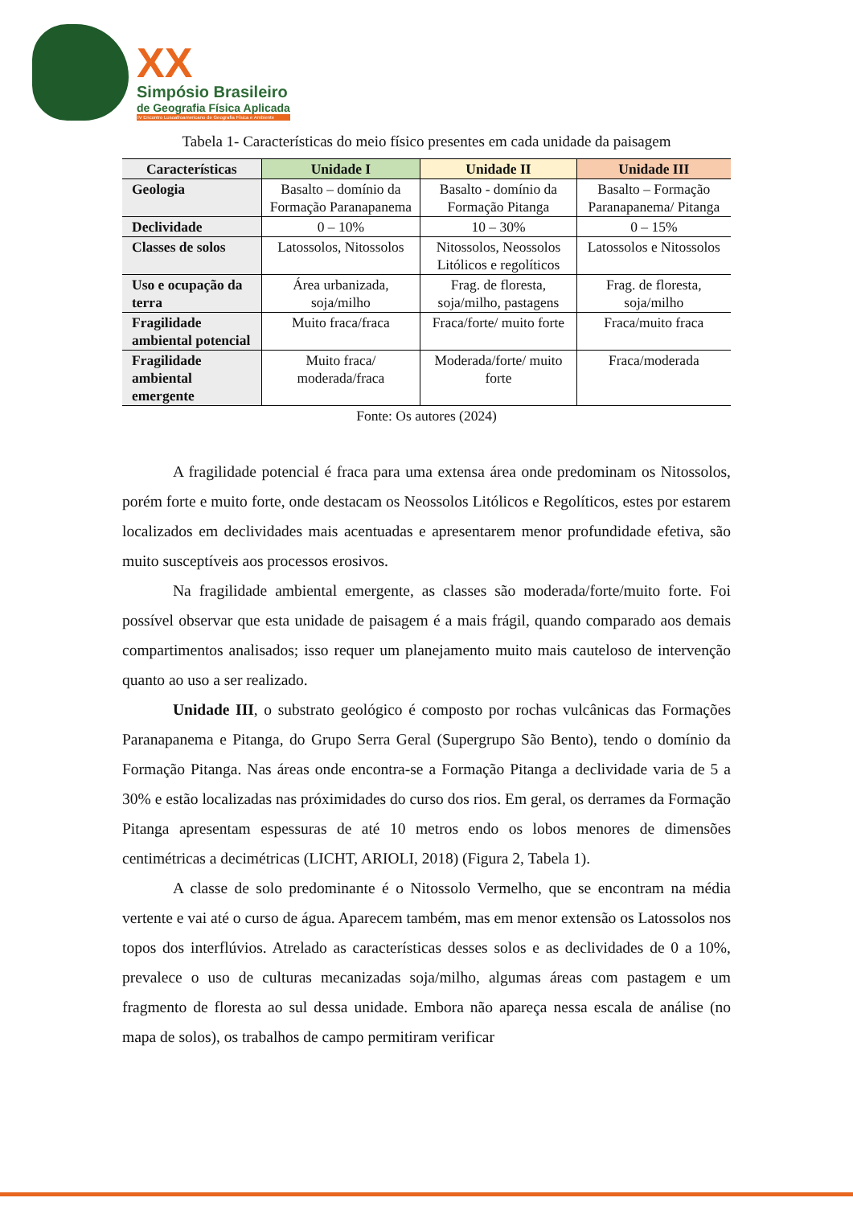XX
Simpósio Brasileiro
de Geografia Física Aplicada
IV Encontro Lusoafroamericano de Geografia Física e Ambiente
Tabela 1- Características do meio físico presentes em cada unidade da paisagem
| Características | Unidade I | Unidade II | Unidade III |
| --- | --- | --- | --- |
| Geologia | Basalto – domínio da Formação Paranapanema | Basalto - domínio da Formação Pitanga | Basalto – Formação Paranapanema/ Pitanga |
| Declividade | 0 – 10% | 10 – 30% | 0 – 15% |
| Classes de solos | Latossolos, Nitossolos | Nitossolos, Neossolos Litólicos e regolíticos | Latossolos e Nitossolos |
| Uso e ocupação da terra | Área urbanizada, soja/milho | Frag. de floresta, soja/milho, pastagens | Frag. de floresta, soja/milho |
| Fragilidade ambiental potencial | Muito fraca/fraca | Fraca/forte/ muito forte | Fraca/muito fraca |
| Fragilidade ambiental emergente | Muito fraca/ moderada/fraca | Moderada/forte/ muito forte | Fraca/moderada |
Fonte: Os autores (2024)
A fragilidade potencial é fraca para uma extensa área onde predominam os Nitossolos, porém forte e muito forte, onde destacam os Neossolos Litólicos e Regolíticos, estes por estarem localizados em declividades mais acentuadas e apresentarem menor profundidade efetiva, são muito susceptíveis aos processos erosivos.
Na fragilidade ambiental emergente, as classes são moderada/forte/muito forte. Foi possível observar que esta unidade de paisagem é a mais frágil, quando comparado aos demais compartimentos analisados; isso requer um planejamento muito mais cauteloso de intervenção quanto ao uso a ser realizado.
Unidade III, o substrato geológico é composto por rochas vulcânicas das Formações Paranapanema e Pitanga, do Grupo Serra Geral (Supergrupo São Bento), tendo o domínio da Formação Pitanga. Nas áreas onde encontra-se a Formação Pitanga a declividade varia de 5 a 30% e estão localizadas nas próximidades do curso dos rios. Em geral, os derrames da Formação Pitanga apresentam espessuras de até 10 metros endo os lobos menores de dimensões centimétricas a decimétricas (LICHT, ARIOLI, 2018) (Figura 2, Tabela 1).
A classe de solo predominante é o Nitossolo Vermelho, que se encontram na média vertente e vai até o curso de água. Aparecem também, mas em menor extensão os Latossolos nos topos dos interflúvios. Atrelado as características desses solos e as declividades de 0 a 10%, prevalece o uso de culturas mecanizadas soja/milho, algumas áreas com pastagem e um fragmento de floresta ao sul dessa unidade. Embora não apareça nessa escala de análise (no mapa de solos), os trabalhos de campo permitiram verificar